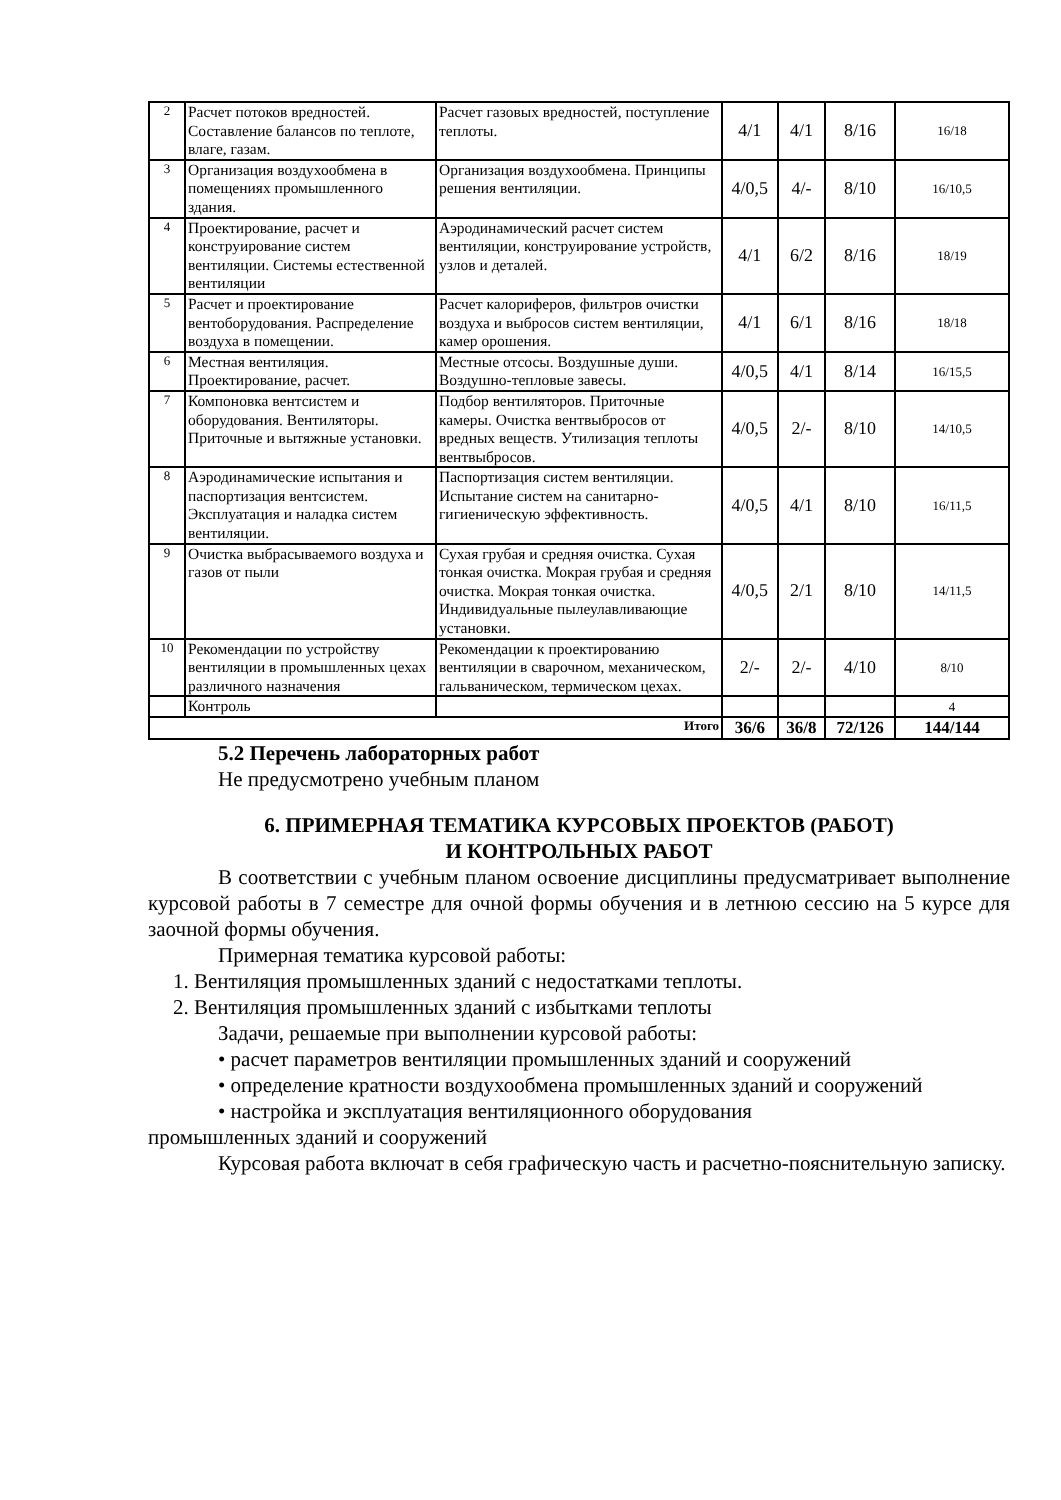| 2 | Расчет потоков вредностей. Составление балансов по теплоте, влаге, газам. | Расчет газовых вредностей, поступление теплоты. | 4/1 | 4/1 | 8/16 | 16/18 |
| 3 | Организация воздухообмена в помещениях промышленного здания. | Организация воздухообмена. Принципы решения вентиляции. | 4/0,5 | 4/- | 8/10 | 16/10,5 |
| 4 | Проектирование, расчет и конструирование систем вентиляции. Системы естественной вентиляции | Аэродинамический расчет систем вентиляции, конструирование устройств, узлов и деталей. | 4/1 | 6/2 | 8/16 | 18/19 |
| 5 | Расчет и проектирование вентоборудования. Распределение воздуха в помещении. | Расчет калориферов, фильтров очистки воздуха и выбросов систем вентиляции, камер орошения. | 4/1 | 6/1 | 8/16 | 18/18 |
| 6 | Местная вентиляция. Проектирование, расчет. | Местные отсосы. Воздушные души. Воздушно-тепловые завесы. | 4/0,5 | 4/1 | 8/14 | 16/15,5 |
| 7 | Компоновка вентсистем и оборудования. Вентиляторы. Приточные и вытяжные установки. | Подбор вентиляторов. Приточные камеры. Очистка вентвыбросов от вредных веществ. Утилизация теплоты вентвыбросов. | 4/0,5 | 2/- | 8/10 | 14/10,5 |
| 8 | Аэродинамические испытания и паспортизация вентсистем. Эксплуатация и наладка систем вентиляции. | Паспортизация систем вентиляции. Испытание систем на санитарно-гигиеническую эффективность. | 4/0,5 | 4/1 | 8/10 | 16/11,5 |
| 9 | Очистка выбрасываемого воздуха и газов от пыли | Сухая грубая и средняя очистка. Сухая тонкая очистка. Мокрая грубая и средняя очистка. Мокрая тонкая очистка. Индивидуальные пылеулавливающие установки. | 4/0,5 | 2/1 | 8/10 | 14/11,5 |
| 10 | Рекомендации по устройству вентиляции в промышленных цехах различного назначения | Рекомендации к проектированию вентиляции в сварочном, механическом, гальваническом, термическом цехах. | 2/- | 2/- | 4/10 | 8/10 |
| | Контроль | | | | | 4 |
| Итого | | | 36/6 | 36/8 | 72/126 | 144/144 |
5.2 Перечень лабораторных работ
Не предусмотрено учебным планом
6. ПРИМЕРНАЯ ТЕМАТИКА КУРСОВЫХ ПРОЕКТОВ (РАБОТ)
И КОНТРОЛЬНЫХ РАБОТ
В соответствии с учебным планом освоение дисциплины предусматривает выполнение курсовой работы в 7 семестре для очной формы обучения и в летнюю сессию на 5 курсе для заочной формы обучения.
Примерная тематика курсовой работы:
1. Вентиляция промышленных зданий с недостатками теплоты.
2. Вентиляция промышленных зданий с избытками теплоты
Задачи, решаемые при выполнении курсовой работы:
• расчет параметров вентиляции промышленных зданий и сооружений
• определение кратности воздухообмена промышленных зданий и сооружений
• настройка и эксплуатация вентиляционного оборудования
промышленных зданий и сооружений
Курсовая работа включат в себя графическую часть и расчетно-пояснительную записку.